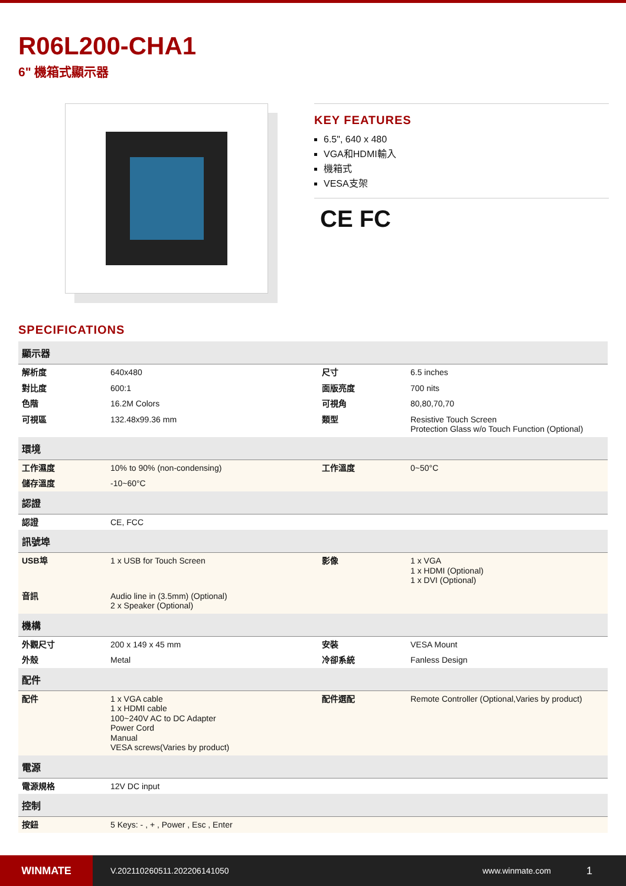R06L200-CHA1
6" 機箱式顯示器
KEY FEATURES
6.5", 640 x 480
VGA和HDMI輸入
機箱式
VESA支架
CE FC
SPECIFICATIONS
| 顯示器 | | | |
| --- | --- | --- | --- |
| 解析度 | 640x480 | 尺寸 | 6.5 inches |
| 對比度 | 600:1 | 面版亮度 | 700 nits |
| 色階 | 16.2M Colors | 可視角 | 80,80,70,70 |
| 可視區 | 132.48x99.36 mm | 類型 | Resistive Touch Screen Protection Glass w/o Touch Function (Optional) |
| 環境 | | | |
| 工作濕度 | 10% to 90% (non-condensing) | 工作溫度 | 0~50°C |
| 儲存溫度 | -10~60°C | | |
| 認證 | | | |
| 認證 | CE, FCC | | |
| 訊號埠 | | | |
| USB埠 | 1 x USB for Touch Screen | 影像 | 1 x VGA 1 x HDMI (Optional) 1 x DVI (Optional) |
| 音訊 | Audio line in (3.5mm) (Optional) 2 x Speaker (Optional) | | |
| 機構 | | | |
| 外觀尺寸 | 200 x 149 x 45 mm | 安裝 | VESA Mount |
| 外殼 | Metal | 冷卻系統 | Fanless Design |
| 配件 | | | |
| 配件 | 1 x VGA cable 1 x HDMI cable 100~240V AC to DC Adapter Power Cord Manual VESA screws(Varies by product) | 配件選配 | Remote Controller (Optional,Varies by product) |
| 電源 | | | |
| 電源規格 | 12V DC input | | |
| 控制 | | | |
| 按鈕 | 5 Keys: - , + , Power , Esc , Enter | | |
WINMATE
V.202110260511.202206141050 www.winmate.com
1